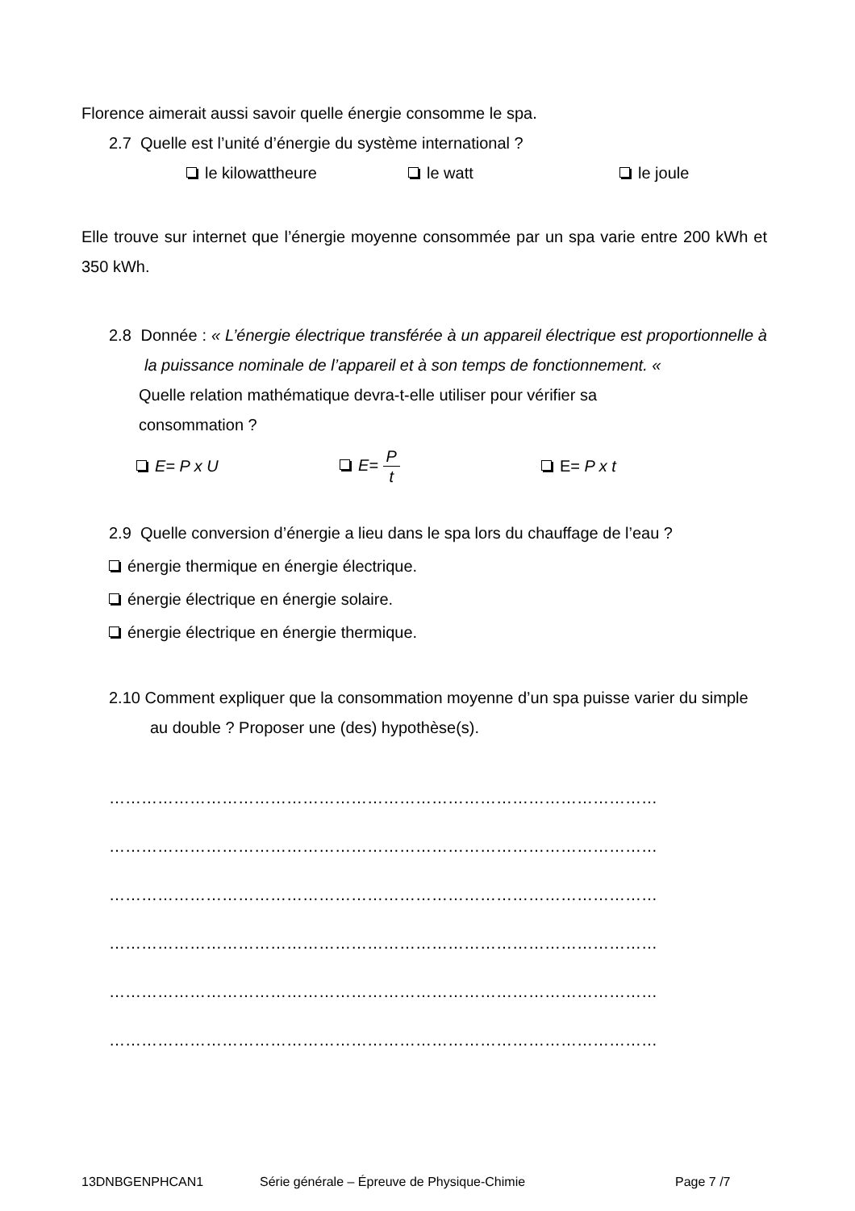Florence aimerait aussi savoir quelle énergie consomme le spa.
2.7 Quelle est l’unité d’énergie du système international ?
le kilowattheure le watt le joule
Elle trouve sur internet que l’énergie moyenne consommée par un spa varie entre 200 kWh et 350 kWh.
2.8 Donnée : « L’énergie électrique transférée à un appareil électrique est proportionnelle à la puissance nominale de l’appareil et à son temps de fonctionnement. «
Quelle relation mathématique devra-t-elle utiliser pour vérifier sa consommation ?
E= P x U E= P t E= P x t
2.9 Quelle conversion d’énergie a lieu dans le spa lors du chauffage de l’eau ?
énergie thermique en énergie électrique.
énergie électrique en énergie solaire.
énergie électrique en énergie thermique.
2.10 Comment expliquer que la consommation moyenne d’un spa puisse varier du simple au double ? Proposer une (des) hypothèse(s).
…………………………………………………………………………………………
…………………………………………………………………………………………
…………………………………………………………………………………………
…………………………………………………………………………………………
…………………………………………………………………………………………
…………………………………………………………………………………………
13DNBGENPHCAN1 Série générale – Épreuve de Physique-Chimie Page 7 /7